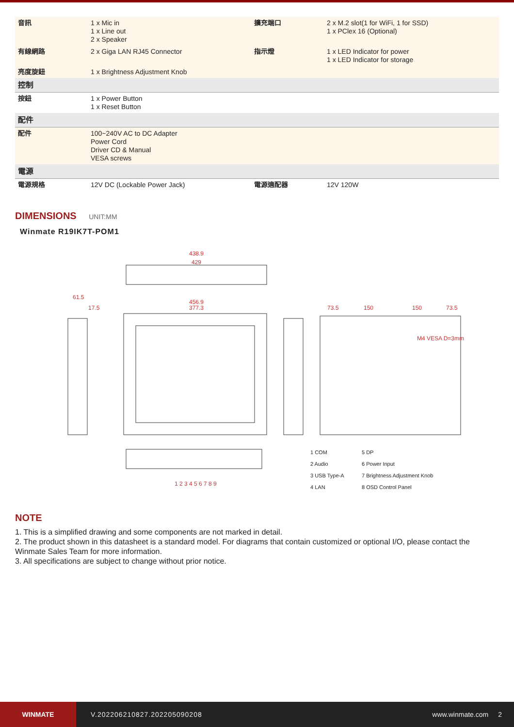| 音訊 | 1 x Mic in 1 x Line out 2 x Speaker | 擴充端口 | 2 x M.2 slot(1 for WiFi, 1 for SSD) 1 x PClex 16 (Optional) |
| 有線網路 | 2 x Giga LAN RJ45 Connector | 指示燈 | 1 x LED Indicator for power 1 x LED Indicator for storage |
| 亮度旋鈕 | 1 x Brightness Adjustment Knob | | |
| 控制 | | | |
| 按鈕 | 1 x Power Button 1 x Reset Button | | |
| 配件 | | | |
| 配件 | 100~240V AC to DC Adapter Power Cord Driver CD & Manual VESA screws | | |
| 電源 | | | |
| 電源規格 | 12V DC (Lockable Power Jack) | 電源適配器 | 12V 120W |
DIMENSIONS UNIT:MM
Winmate R19IK7T-POM1
438.9
429
456.9
377.3
61.5
17.5
73.5
150
150
73.5
M4 VESA D=3mm
1 2 3 4 5 6 7 8 9
1 COM 5 DP 2 Audio 6 Power Input 3 USB Type-A 7 Brightness Adjustment Knob 4 LAN 8 OSD Control Panel
NOTE
1. This is a simplified drawing and some components are not marked in detail.
2. The product shown in this datasheet is a standard model. For diagrams that contain customized or optional I/O, please contact the Winmate Sales Team for more information.
3. All specifications are subject to change without prior notice.
WINMATE
V.202206210827.202205090208 www.winmate.com 2